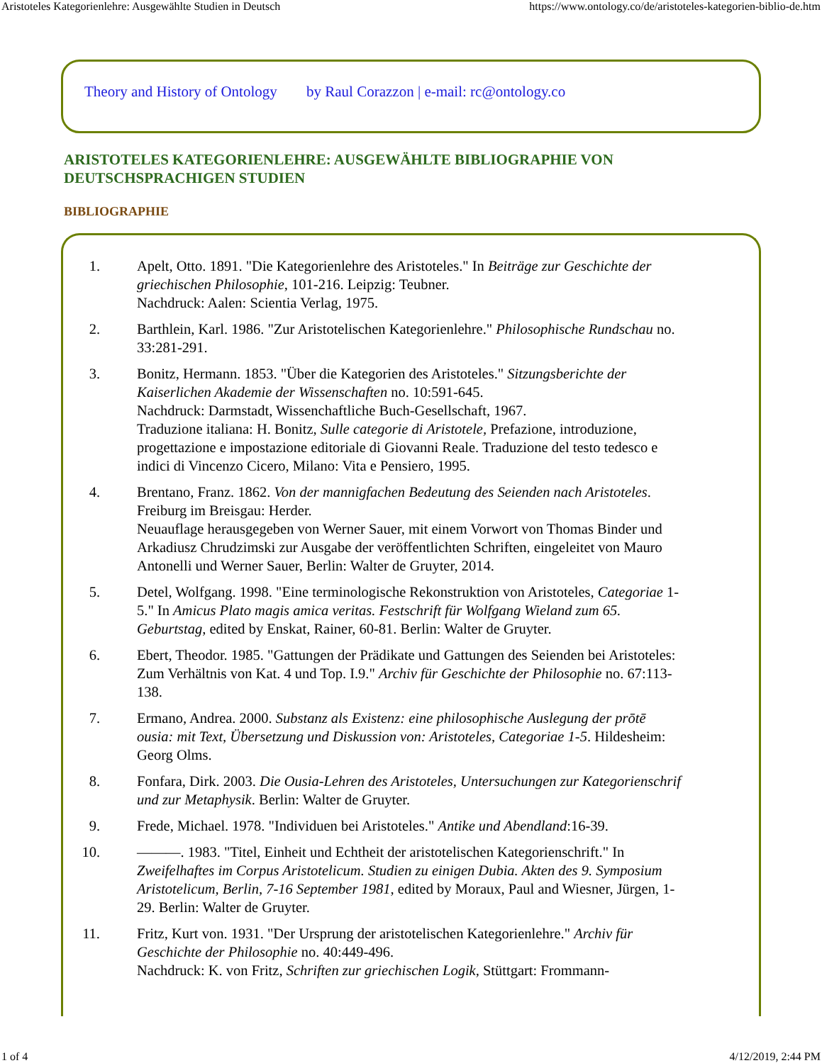Aristoteles Kategorienlehre: Ausgewählte Studien in Deutsch https://www.ontology.co/de/aristoteles-kategorien-biblio-de.htm
Theory and History of Ontology by Raul Corazzon | e-mail: rc@ontology.co
ARISTOTELES KATEGORIENLEHRE: AUSGEWÄHLTE BIBLIOGRAPHIE VON DEUTSCHSPRACHIGEN STUDIEN
BIBLIOGRAPHIE
1. Apelt, Otto. 1891. "Die Kategorienlehre des Aristoteles." In Beiträge zur Geschichte der griechischen Philosophie, 101-216. Leipzig: Teubner.
Nachdruck: Aalen: Scientia Verlag, 1975.
2. Barthlein, Karl. 1986. "Zur Aristotelischen Kategorienlehre." Philosophische Rundschau no. 33:281-291.
3. Bonitz, Hermann. 1853. "Über die Kategorien des Aristoteles." Sitzungsberichte der Kaiserlichen Akademie der Wissenschaften no. 10:591-645.
Nachdruck: Darmstadt, Wissenchaftliche Buch-Gesellschaft, 1967.
Traduzione italiana: H. Bonitz, Sulle categorie di Aristotele, Prefazione, introduzione, progettazione e impostazione editoriale di Giovanni Reale. Traduzione del testo tedesco e indici di Vincenzo Cicero, Milano: Vita e Pensiero, 1995.
4. Brentano, Franz. 1862. Von der mannigfachen Bedeutung des Seienden nach Aristoteles. Freiburg im Breisgau: Herder.
Neuauflage herausgegeben von Werner Sauer, mit einem Vorwort von Thomas Binder und Arkadiusz Chrudzimski zur Ausgabe der veröffentlichten Schriften, eingeleitet von Mauro Antonelli und Werner Sauer, Berlin: Walter de Gruyter, 2014.
5. Detel, Wolfgang. 1998. "Eine terminologische Rekonstruktion von Aristoteles, Categoriae 1-5." In Amicus Plato magis amica veritas. Festschrift für Wolfgang Wieland zum 65. Geburtstag, edited by Enskat, Rainer, 60-81. Berlin: Walter de Gruyter.
6. Ebert, Theodor. 1985. "Gattungen der Prädikate und Gattungen des Seienden bei Aristoteles: Zum Verhältnis von Kat. 4 und Top. I.9." Archiv für Geschichte der Philosophie no. 67:113-138.
7. Ermano, Andrea. 2000. Substanz als Existenz: eine philosophische Auslegung der prōtē ousia: mit Text, Übersetzung und Diskussion von: Aristoteles, Categoriae 1-5. Hildesheim: Georg Olms.
8. Fonfara, Dirk. 2003. Die Ousia-Lehren des Aristoteles, Untersuchungen zur Kategorienschrif und zur Metaphysik. Berlin: Walter de Gruyter.
9. Frede, Michael. 1978. "Individuen bei Aristoteles." Antike und Abendland:16-39.
10. ———. 1983. "Titel, Einheit und Echtheit der aristotelischen Kategorienschrift." In Zweifelhaftes im Corpus Aristotelicum. Studien zu einigen Dubia. Akten des 9. Symposium Aristotelicum, Berlin, 7-16 September 1981, edited by Moraux, Paul and Wiesner, Jürgen, 1-29. Berlin: Walter de Gruyter.
11. Fritz, Kurt von. 1931. "Der Ursprung der aristotelischen Kategorienlehre." Archiv für Geschichte der Philosophie no. 40:449-496.
Nachdruck: K. von Fritz, Schriften zur griechischen Logik, Stüttgart: Frommann-
1 of 4 4/12/2019, 2:44 PM